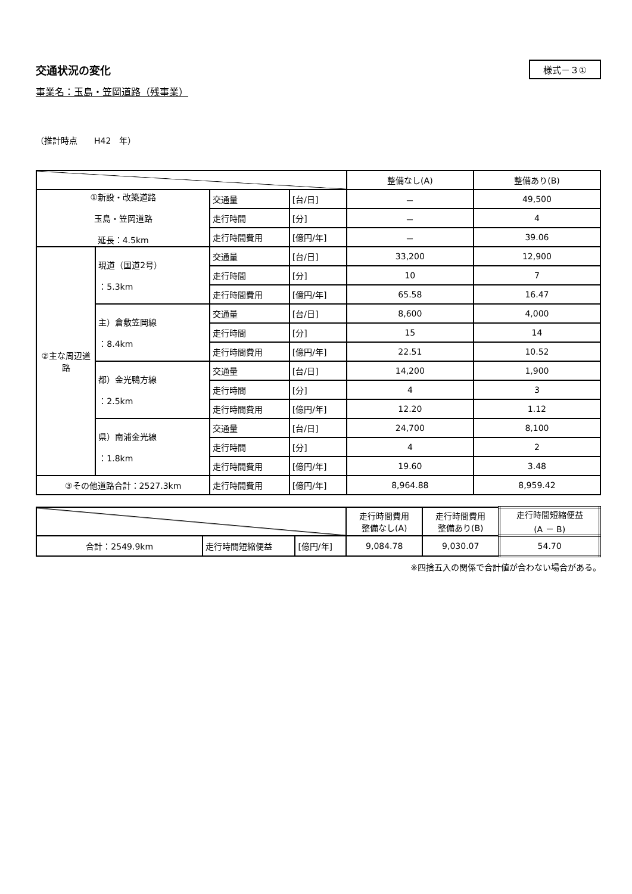交通状況の変化
様式－３①
事業名：玉島・笠岡道路（残事業）
（推計時点　　H42　年）
| | | | | 整備なし(A) | 整備あり(B) |
| --- | --- | --- | --- | --- | --- |
| ①新設・改築道路 玉島・笠岡道路 延長：4.5km | | 交通量 | [台/日] | － | 49,500 |
| | | 走行時間 | [分] | － | 4 |
| | | 走行時間費用 | [億円/年] | － | 39.06 |
| ②主な周辺道路 | 現道（国道2号） ：5.3km | 交通量 | [台/日] | 33,200 | 12,900 |
| | | 走行時間 | [分] | 10 | 7 |
| | | 走行時間費用 | [億円/年] | 65.58 | 16.47 |
| | 主）倉敷笠岡線 ：8.4km | 交通量 | [台/日] | 8,600 | 4,000 |
| | | 走行時間 | [分] | 15 | 14 |
| | | 走行時間費用 | [億円/年] | 22.51 | 10.52 |
| | 都）金光鴨方線 ：2.5km | 交通量 | [台/日] | 14,200 | 1,900 |
| | | 走行時間 | [分] | 4 | 3 |
| | | 走行時間費用 | [億円/年] | 12.20 | 1.12 |
| | 県）南浦金光線 ：1.8km | 交通量 | [台/日] | 24,700 | 8,100 |
| | | 走行時間 | [分] | 4 | 2 |
| | | 走行時間費用 | [億円/年] | 19.60 | 3.48 |
| ③その他道路合計：2527.3km | | 走行時間費用 | [億円/年] | 8,964.88 | 8,959.42 |
| | | | 走行時間費用 整備なし(A) | 走行時間費用 整備あり(B) | 走行時間短縮便益 (A － B) |
| --- | --- | --- | --- | --- | --- |
| 合計：2549.9km | 走行時間短縮便益 | [億円/年] | 9,084.78 | 9,030.07 | 54.70 |
※四捨五入の関係で合計値が合わない場合がある。